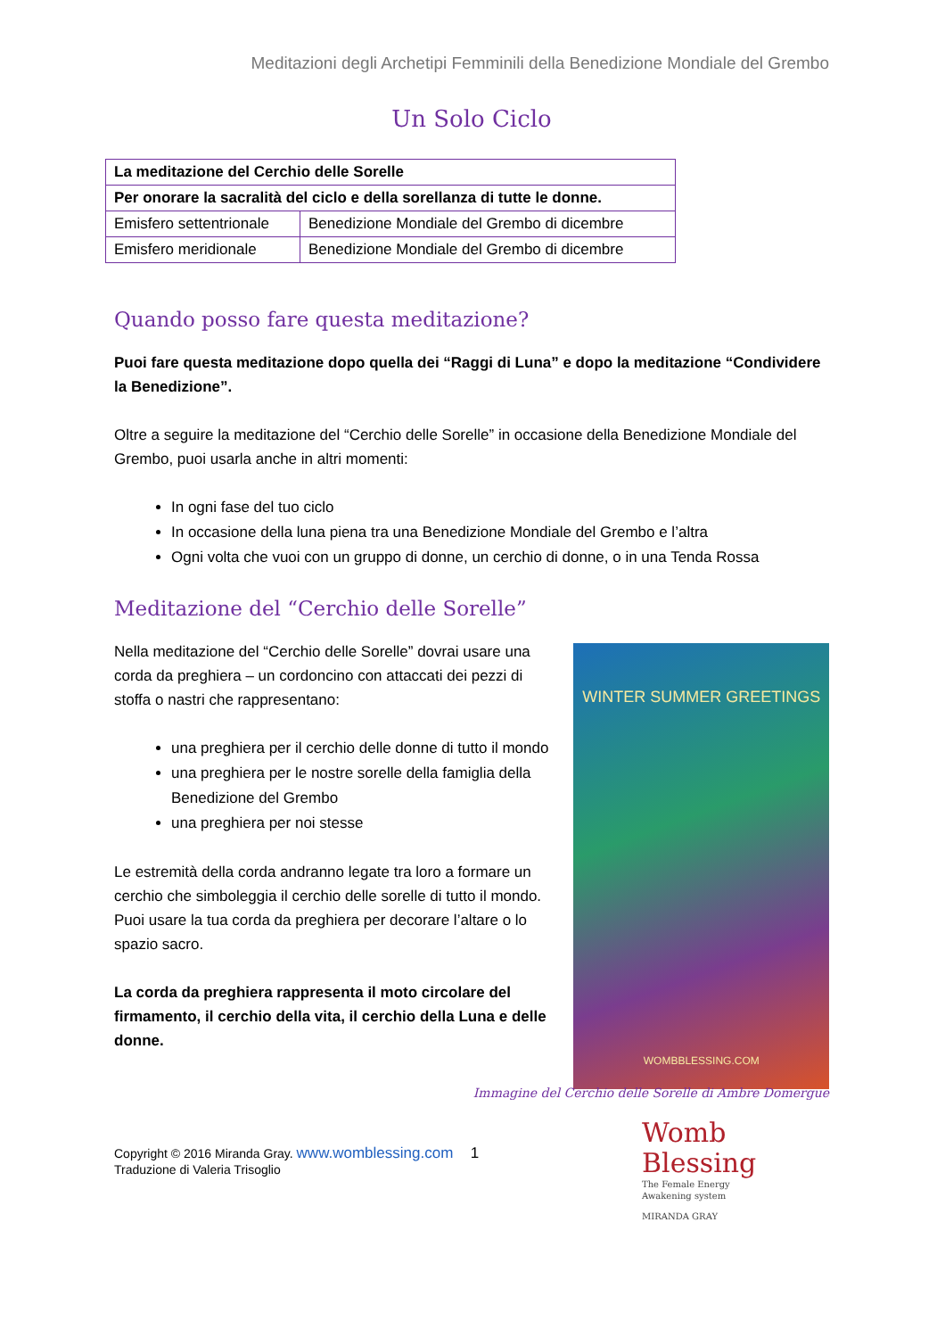Meditazioni degli Archetipi Femminili della Benedizione Mondiale del Grembo
Un Solo Ciclo
| La meditazione del Cerchio delle Sorelle | |
| Per onorare la sacralità del ciclo e della sorellanza di tutte le donne. | |
| Emisfero settentrionale | Benedizione Mondiale del Grembo di dicembre |
| Emisfero meridionale | Benedizione Mondiale del Grembo di dicembre |
Quando posso fare questa meditazione?
Puoi fare questa meditazione dopo quella dei “Raggi di Luna” e dopo la meditazione “Condividere la Benedizione”.
Oltre a seguire la meditazione del “Cerchio delle Sorelle” in occasione della Benedizione Mondiale del Grembo, puoi usarla anche in altri momenti:
In ogni fase del tuo ciclo
In occasione della luna piena tra una Benedizione Mondiale del Grembo e l’altra
Ogni volta che vuoi con un gruppo di donne, un cerchio di donne, o in una Tenda Rossa
Meditazione del “Cerchio delle Sorelle”
Nella meditazione del “Cerchio delle Sorelle” dovrai usare una corda da preghiera – un cordoncino con attaccati dei pezzi di stoffa o nastri che rappresentano:
una preghiera per il cerchio delle donne di tutto il mondo
una preghiera per le nostre sorelle della famiglia della Benedizione del Grembo
una preghiera per noi stesse
Le estremità della corda andranno legate tra loro a formare un cerchio che simboleggia il cerchio delle sorelle di tutto il mondo.
Puoi usare la tua corda da preghiera per decorare l’altare o lo spazio sacro.
La corda da preghiera rappresenta il moto circolare del firmamento, il cerchio della vita, il cerchio della Luna e delle donne.
WINTER SUMMER GREETINGS
WOMBBLESSING.COM
Immagine del Cerchio delle Sorelle di Ambre Domergue
Copyright © 2016 Miranda Gray. www.womblessing.com 1
Traduzione di Valeria Trisoglio
Womb
Blessing
The Female Energy
Awakening system
MIRANDA GRAY